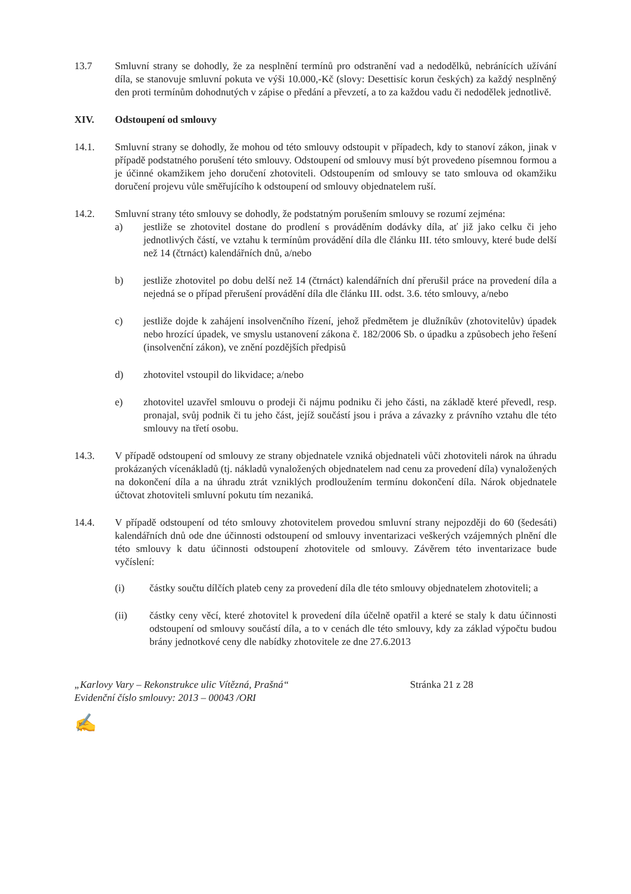13.7 Smluvní strany se dohodly, že za nesplnění termínů pro odstranění vad a nedodělků, nebránících užívání díla, se stanovuje smluvní pokuta ve výši 10.000,-Kč (slovy: Desettisíc korun českých) za každý nesplněný den proti termínům dohodnutých v zápise o předání a převzetí, a to za každou vadu či nedodělek jednotlivě.
XIV. Odstoupení od smlouvy
14.1. Smluvní strany se dohodly, že mohou od této smlouvy odstoupit v případech, kdy to stanoví zákon, jinak v případě podstatného porušení této smlouvy. Odstoupení od smlouvy musí být provedeno písemnou formou a je účinné okamžikem jeho doručení zhotoviteli. Odstoupením od smlouvy se tato smlouva od okamžiku doručení projevu vůle směřujícího k odstoupení od smlouvy objednatelem ruší.
14.2. Smluvní strany této smlouvy se dohodly, že podstatným porušením smlouvy se rozumí zejména:
a) jestliže se zhotovitel dostane do prodlení s prováděním dodávky díla, ať již jako celku či jeho jednotlivých částí, ve vztahu k termínům provádění díla dle článku III. této smlouvy, které bude delší než 14 (čtrnáct) kalendářních dnů, a/nebo
b) jestliže zhotovitel po dobu delší než 14 (čtrnáct) kalendářních dní přerušil práce na provedení díla a nejedná se o případ přerušení provádění díla dle článku III. odst. 3.6. této smlouvy, a/nebo
c) jestliže dojde k zahájení insolvenčního řízení, jehož předmětem je dlužníkův (zhotovitelův) úpadek nebo hrozící úpadek, ve smyslu ustanovení zákona č. 182/2006 Sb. o úpadku a způsobech jeho řešení (insolvenční zákon), ve znění pozdějších předpisů
d) zhotovitel vstoupil do likvidace; a/nebo
e) zhotovitel uzavřel smlouvu o prodeji či nájmu podniku či jeho části, na základě které převedl, resp. pronajal, svůj podnik či tu jeho část, jejíž součástí jsou i práva a závazky z právního vztahu dle této smlouvy na třetí osobu.
14.3. V případě odstoupení od smlouvy ze strany objednatele vzniká objednateli vůči zhotoviteli nárok na úhradu prokázaných vícenákladů (tj. nákladů vynaložených objednatelem nad cenu za provedení díla) vynaložených na dokončení díla a na úhradu ztrát vzniklých prodloužením termínu dokončení díla. Nárok objednatele účtovat zhotoviteli smluvní pokutu tím nezaniká.
14.4. V případě odstoupení od této smlouvy zhotovitelem provedou smluvní strany nejpozději do 60 (šedesáti) kalendářních dnů ode dne účinnosti odstoupení od smlouvy inventarizaci veškerých vzájemných plnění dle této smlouvy k datu účinnosti odstoupení zhotovitele od smlouvy. Závěrem této inventarizace bude vyčíslení:
(i) částky součtu dílčích plateb ceny za provedení díla dle této smlouvy objednatelem zhotoviteli; a
(ii) částky ceny věcí, které zhotovitel k provedení díla účelně opatřil a které se staly k datu účinnosti odstoupení od smlouvy součástí díla, a to v cenách dle této smlouvy, kdy za základ výpočtu budou brány jednotkové ceny dle nabídky zhotovitele ze dne 27.6.2013
„Karlovy Vary – Rekonstrukce ulic Vítězná, Prašná“
Evidenční číslo smlouvy: 2013 – 00043 /ORI
Stránka 21 z 28
✍